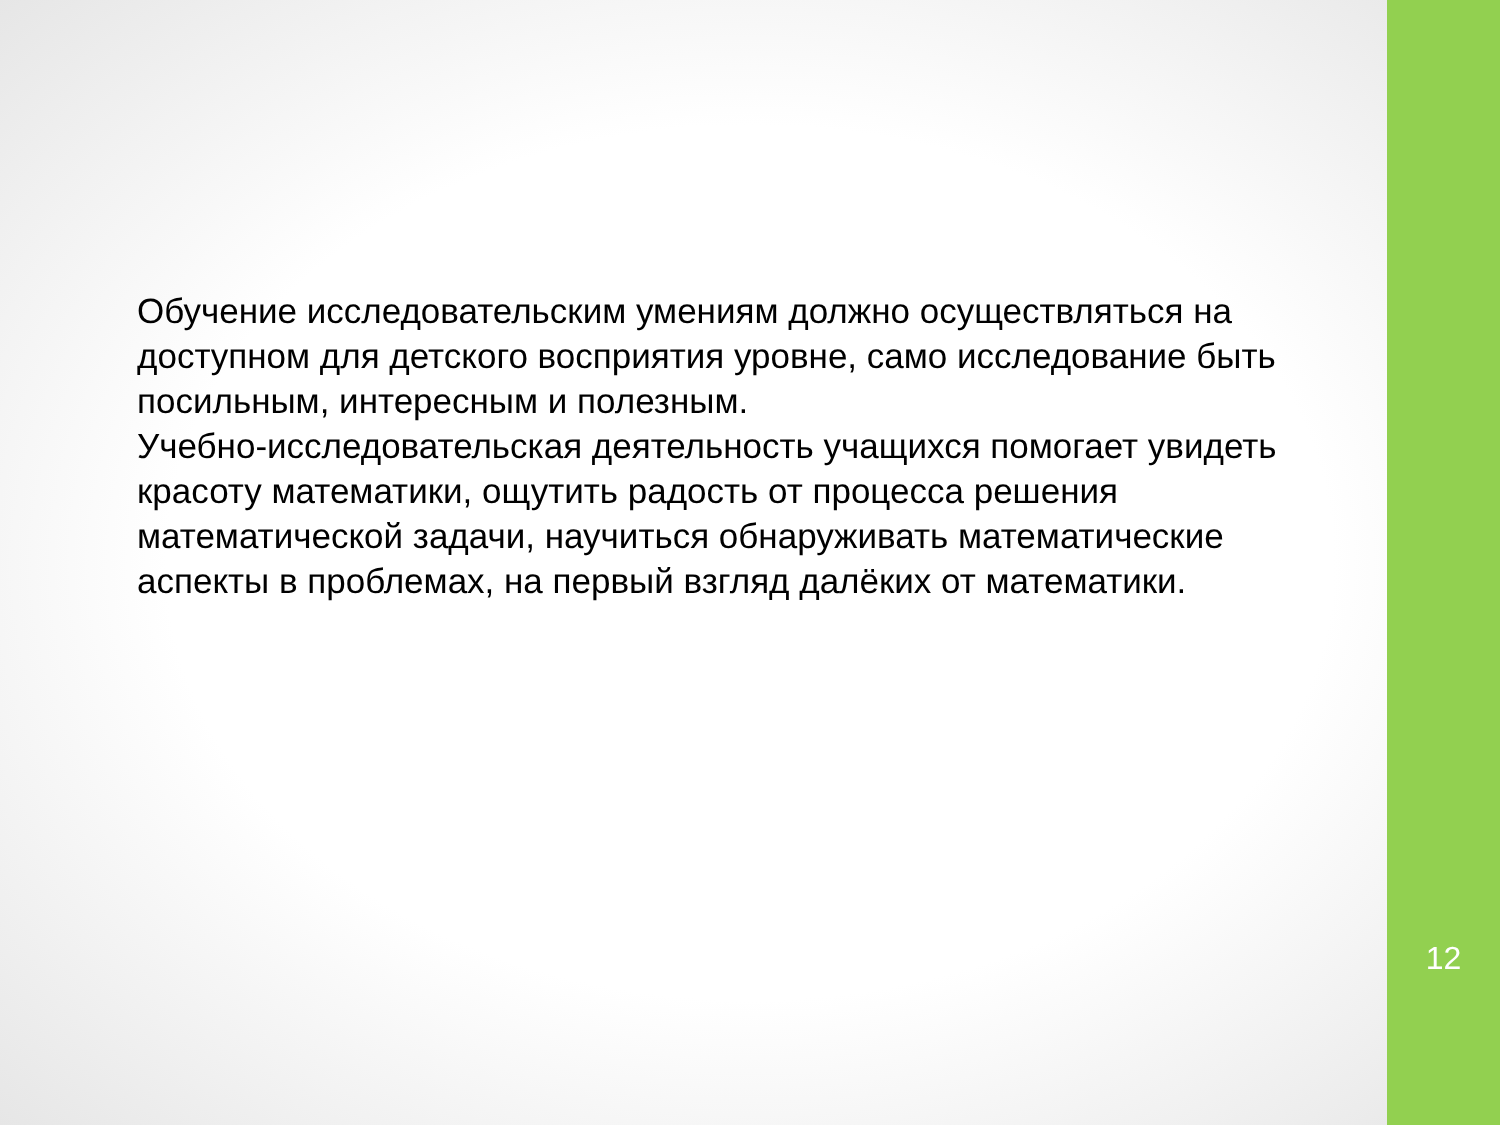Обучение исследовательским умениям должно осуществляться на доступном для детского восприятия уровне, само исследование быть посильным, интересным и полезным.
Учебно-исследовательская деятельность учащихся помогает увидеть красоту математики, ощутить радость от процесса решения математической задачи, научиться обнаруживать математические аспекты в проблемах, на первый взгляд далёких от математики.
12